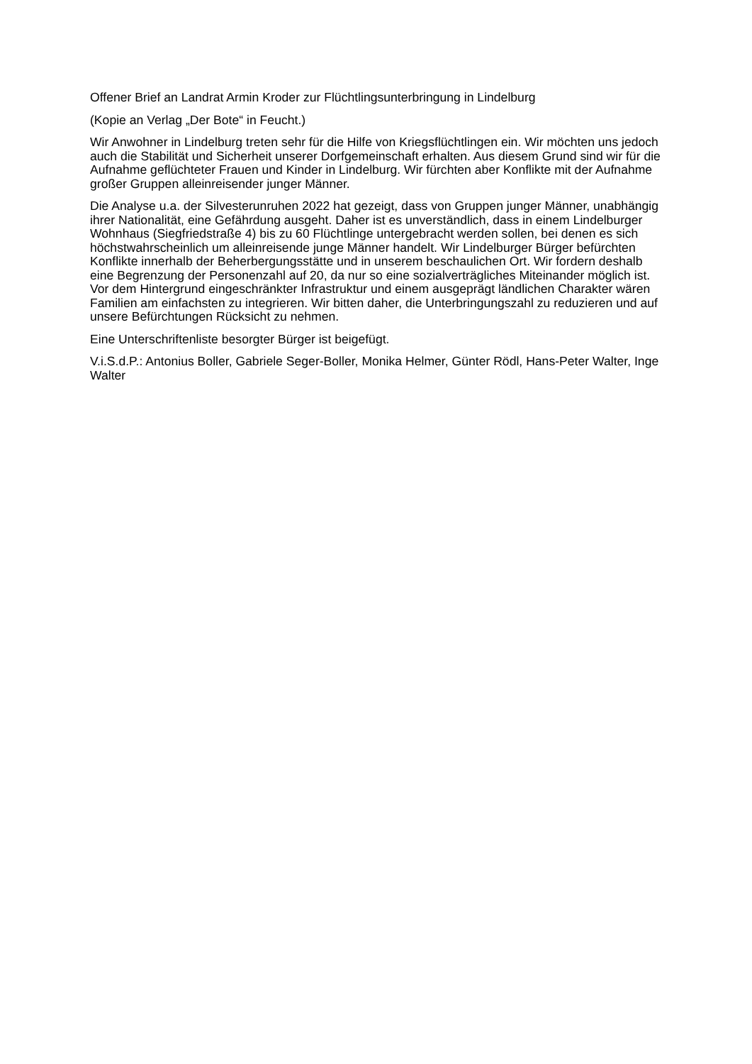Offener Brief an Landrat Armin Kroder zur Flüchtlingsunterbringung in Lindelburg
(Kopie an Verlag „Der Bote“ in Feucht.)
Wir Anwohner in Lindelburg treten sehr für die Hilfe von Kriegsflüchtlingen ein. Wir möchten uns jedoch auch die Stabilität und Sicherheit unserer Dorfgemeinschaft erhalten. Aus diesem Grund sind wir für die Aufnahme geflüchteter Frauen und Kinder in Lindelburg. Wir fürchten aber Konflikte mit der Aufnahme großer Gruppen alleinreisender junger Männer.
Die Analyse u.a. der Silvesterunruhen 2022 hat gezeigt, dass von Gruppen junger Männer, unabhängig ihrer Nationalität, eine Gefährdung ausgeht. Daher ist es unverständlich, dass in einem Lindelburger Wohnhaus (Siegfriedstraße 4) bis zu 60 Flüchtlinge untergebracht werden sollen, bei denen es sich höchstwahrscheinlich um alleinreisende junge Männer handelt. Wir Lindelburger Bürger befürchten Konflikte innerhalb der Beherbergungsstätte und in unserem beschaulichen Ort. Wir fordern deshalb eine Begrenzung der Personenzahl auf 20, da nur so eine sozialverträgliches Miteinander möglich ist. Vor dem Hintergrund eingeschränkter Infrastruktur und einem ausgeprägt ländlichen Charakter wären Familien am einfachsten zu integrieren. Wir bitten daher, die Unterbringungszahl zu reduzieren und auf unsere Befürchtungen Rücksicht zu nehmen.
Eine Unterschriftenliste besorgter Bürger ist beigefügt.
V.i.S.d.P.: Antonius Boller, Gabriele Seger-Boller, Monika Helmer, Günter Rödl, Hans-Peter Walter, Inge Walter